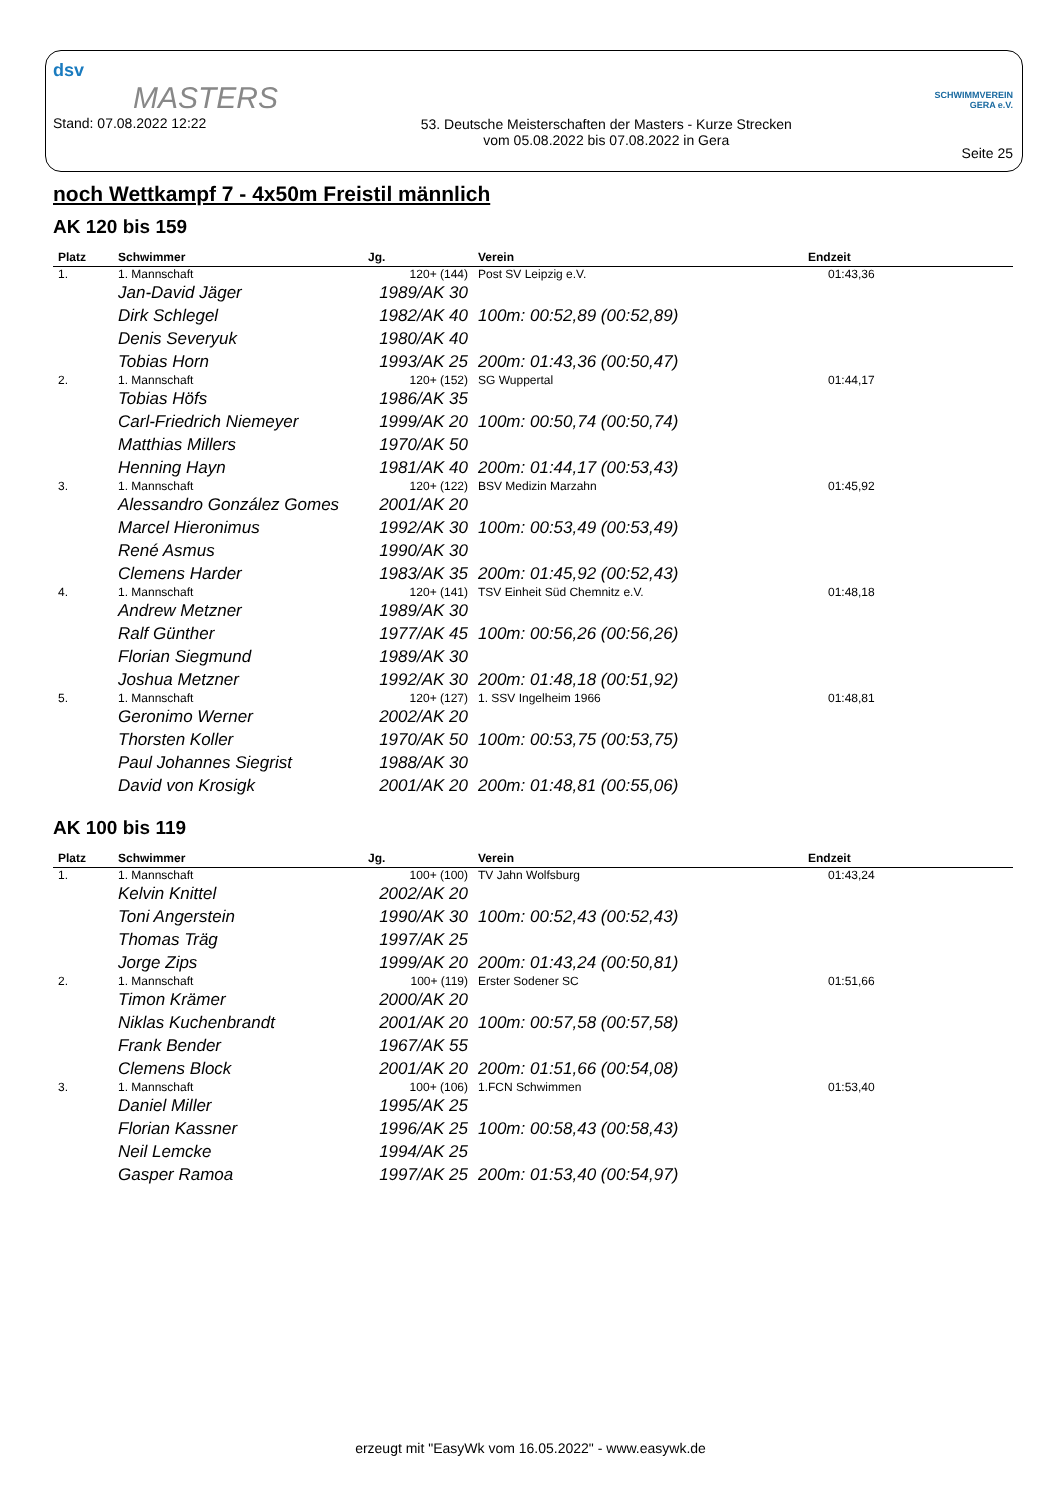dsv
MASTERS
Stand: 07.08.2022 12:22
53. Deutsche Meisterschaften der Masters - Kurze Strecken
vom 05.08.2022 bis 07.08.2022 in Gera
SCHWIMMVEREIN
GERA e.V.
Seite 25
noch Wettkampf 7 - 4x50m Freistil männlich
AK 120 bis 159
| Platz | Schwimmer | Jg. | Verein | Endzeit |
| --- | --- | --- | --- | --- |
| 1. | 1. Mannschaft | 120+ (144) | Post SV Leipzig e.V. | 01:43,36 |
| | Jan-David Jäger | 1989/AK 30 | | |
| | Dirk Schlegel | 1982/AK 40 | 100m: 00:52,89 (00:52,89) | |
| | Denis Severyuk | 1980/AK 40 | | |
| | Tobias Horn | 1993/AK 25 | 200m: 01:43,36 (00:50,47) | |
| 2. | 1. Mannschaft | 120+ (152) | SG Wuppertal | 01:44,17 |
| | Tobias Höfs | 1986/AK 35 | | |
| | Carl-Friedrich Niemeyer | 1999/AK 20 | 100m: 00:50,74 (00:50,74) | |
| | Matthias Millers | 1970/AK 50 | | |
| | Henning Hayn | 1981/AK 40 | 200m: 01:44,17 (00:53,43) | |
| 3. | 1. Mannschaft | 120+ (122) | BSV Medizin Marzahn | 01:45,92 |
| | Alessandro González Gomes | 2001/AK 20 | | |
| | Marcel Hieronimus | 1992/AK 30 | 100m: 00:53,49 (00:53,49) | |
| | René Asmus | 1990/AK 30 | | |
| | Clemens Harder | 1983/AK 35 | 200m: 01:45,92 (00:52,43) | |
| 4. | 1. Mannschaft | 120+ (141) | TSV Einheit Süd Chemnitz e.V. | 01:48,18 |
| | Andrew Metzner | 1989/AK 30 | | |
| | Ralf Günther | 1977/AK 45 | 100m: 00:56,26 (00:56,26) | |
| | Florian Siegmund | 1989/AK 30 | | |
| | Joshua Metzner | 1992/AK 30 | 200m: 01:48,18 (00:51,92) | |
| 5. | 1. Mannschaft | 120+ (127) | 1. SSV Ingelheim 1966 | 01:48,81 |
| | Geronimo Werner | 2002/AK 20 | | |
| | Thorsten Koller | 1970/AK 50 | 100m: 00:53,75 (00:53,75) | |
| | Paul Johannes Siegrist | 1988/AK 30 | | |
| | David von Krosigk | 2001/AK 20 | 200m: 01:48,81 (00:55,06) | |
AK 100 bis 119
| Platz | Schwimmer | Jg. | Verein | Endzeit |
| --- | --- | --- | --- | --- |
| 1. | 1. Mannschaft | 100+ (100) | TV Jahn Wolfsburg | 01:43,24 |
| | Kelvin Knittel | 2002/AK 20 | | |
| | Toni Angerstein | 1990/AK 30 | 100m: 00:52,43 (00:52,43) | |
| | Thomas Träg | 1997/AK 25 | | |
| | Jorge Zips | 1999/AK 20 | 200m: 01:43,24 (00:50,81) | |
| 2. | 1. Mannschaft | 100+ (119) | Erster Sodener SC | 01:51,66 |
| | Timon Krämer | 2000/AK 20 | | |
| | Niklas Kuchenbrandt | 2001/AK 20 | 100m: 00:57,58 (00:57,58) | |
| | Frank Bender | 1967/AK 55 | | |
| | Clemens Block | 2001/AK 20 | 200m: 01:51,66 (00:54,08) | |
| 3. | 1. Mannschaft | 100+ (106) | 1.FCN Schwimmen | 01:53,40 |
| | Daniel Miller | 1995/AK 25 | | |
| | Florian Kassner | 1996/AK 25 | 100m: 00:58,43 (00:58,43) | |
| | Neil Lemcke | 1994/AK 25 | | |
| | Gasper Ramoa | 1997/AK 25 | 200m: 01:53,40 (00:54,97) | |
erzeugt mit "EasyWk vom 16.05.2022" - www.easywk.de